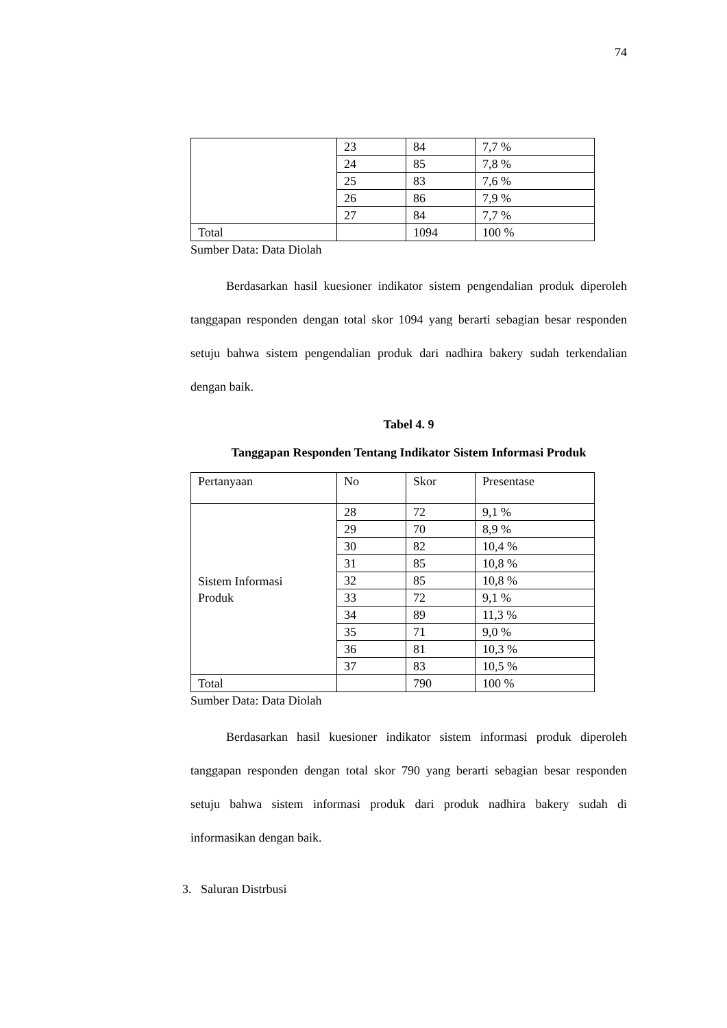74
| | 23 | 84 | 7,7 % |
| | 24 | 85 | 7,8 % |
| | 25 | 83 | 7,6 % |
| | 26 | 86 | 7,9 % |
| | 27 | 84 | 7,7 % |
| Total | | 1094 | 100 % |
Sumber Data: Data Diolah
Berdasarkan hasil kuesioner indikator sistem pengendalian produk diperoleh tanggapan responden dengan total skor 1094 yang berarti sebagian besar responden setuju bahwa sistem pengendalian produk dari nadhira bakery sudah terkendalian dengan baik.
Tabel 4. 9
Tanggapan Responden Tentang Indikator Sistem Informasi Produk
| Pertanyaan | No | Skor | Presentase |
| --- | --- | --- | --- |
| Sistem Informasi Produk | 28 | 72 | 9,1 % |
| | 29 | 70 | 8,9 % |
| | 30 | 82 | 10,4 % |
| | 31 | 85 | 10,8 % |
| | 32 | 85 | 10,8 % |
| | 33 | 72 | 9,1 % |
| | 34 | 89 | 11,3 % |
| | 35 | 71 | 9,0 % |
| | 36 | 81 | 10,3 % |
| | 37 | 83 | 10,5 % |
| Total | | 790 | 100 % |
Sumber Data: Data Diolah
Berdasarkan hasil kuesioner indikator sistem informasi produk diperoleh tanggapan responden dengan total skor 790 yang berarti sebagian besar responden setuju bahwa sistem informasi produk dari produk nadhira bakery sudah di informasikan dengan baik.
3. Saluran Distrbusi